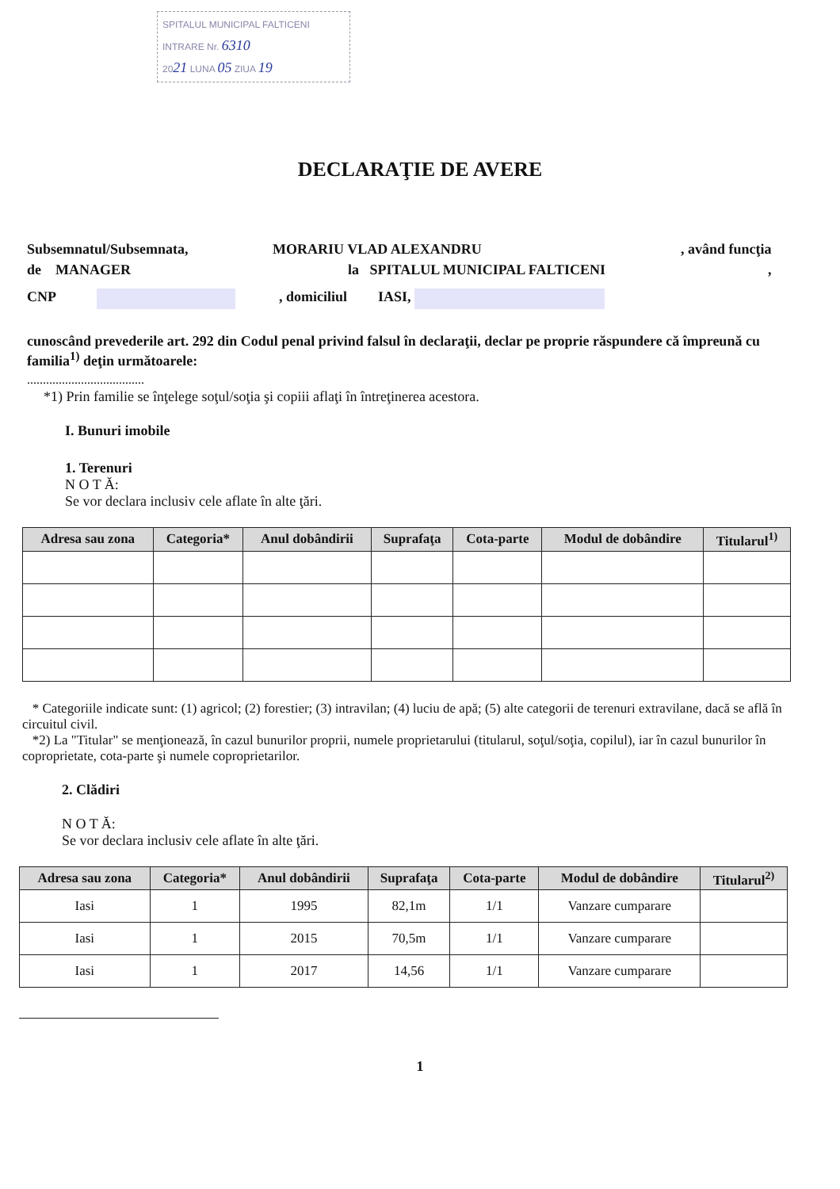SPITALUL MUNICIPAL FALTICENI
INTRARE Nr. 6310
2021 LUNA 05 ZIUA 19
DECLARAŢIE DE AVERE
Subsemnatul/Subsemnata, MORARIU VLAD ALEXANDRU, având funcţia
de MANAGER la SPITALUL MUNICIPAL FALTICENI,
CNP , domiciliul IASI,
cunoscând prevederile art. 292 din Codul penal privind falsul în declaraţii, declar pe proprie răspundere că împreună cu familia<sup>1)</sup> deţin următoarele:
.....................................
*1) Prin familie se înţelege soţul/soţia şi copiii aflaţi în întreţinerea acestora.
I. Bunuri imobile
1. Terenuri
N O T Ă:
Se vor declara inclusiv cele aflate în alte ţări.
| Adresa sau zona | Categoria* | Anul dobândirii | Suprafaţa | Cota-parte | Modul de dobândire | Titularul<sup>1)</sup> |
| --- | --- | --- | --- | --- | --- | --- |
* Categoriile indicate sunt: (1) agricol; (2) forestier; (3) intravilan; (4) luciu de apă; (5) alte categorii de terenuri extravilane, dacă se află în circuitul civil.
*2) La "Titular" se menţionează, în cazul bunurilor proprii, numele proprietarului (titularul, soţul/soţia, copilul), iar în cazul bunurilor în coproprietate, cota-parte şi numele coproprietarilor.
2. Clădiri
N O T Ă:
Se vor declara inclusiv cele aflate în alte ţări.
| Adresa sau zona | Categoria* | Anul dobândirii | Suprafaţa | Cota-parte | Modul de dobândire | Titularul<sup>2)</sup> |
| --- | --- | --- | --- | --- | --- | --- |
| Iasi | 1 | 1995 | 82,1m | 1/1 | Vanzare cumparare | |
| Iasi | 1 | 2015 | 70,5m | 1/1 | Vanzare cumparare | |
| Iasi | 1 | 2017 | 14,56 | 1/1 | Vanzare cumparare | |
1